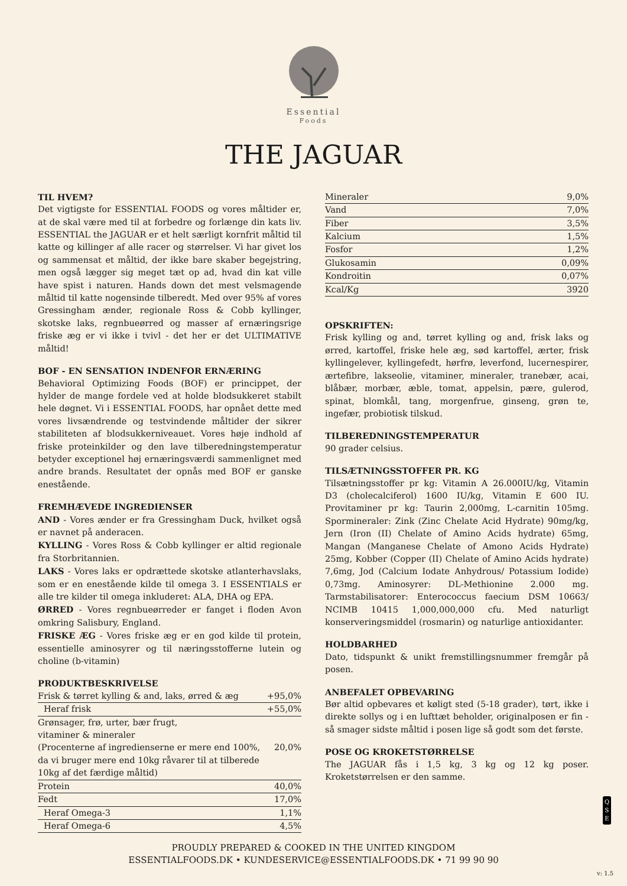Essential
Foods
THE JAGUAR
TIL HVEM?
Det vigtigste for ESSENTIAL FOODS og vores måltider er, at de skal være med til at forbedre og forlænge din kats liv. ESSENTIAL the JAGUAR er et helt særligt kornfrit måltid til katte og killinger af alle racer og størrelser. Vi har givet los og sammensat et måltid, der ikke bare skaber begejstring, men også lægger sig meget tæt op ad, hvad din kat ville have spist i naturen. Hands down det mest velsmagende måltid til katte nogensinde tilberedt. Med over 95% af vores Gressingham ænder, regionale Ross & Cobb kyllinger, skotske laks, regnbueørred og masser af ernæringsrige friske æg er vi ikke i tvivl - det her er det ULTIMATIVE måltid!
BOF - EN SENSATION INDENFOR ERNÆRING
Behavioral Optimizing Foods (BOF) er princippet, der hylder de mange fordele ved at holde blodsukkeret stabilt hele døgnet. Vi i ESSENTIAL FOODS, har opnået dette med vores livsændrende og testvindende måltider der sikrer stabiliteten af blodsukkerniveauet. Vores høje indhold af friske proteinkilder og den lave tilberedningstemperatur betyder exceptionel høj ernæringsværdi sammenlignet med andre brands. Resultatet der opnås med BOF er ganske enestående.
FREMHÆVEDE INGREDIENSER
AND - Vores ænder er fra Gressingham Duck, hvilket også er navnet på anderacen.
KYLLING - Vores Ross & Cobb kyllinger er altid regionale fra Storbritannien.
LAKS - Vores laks er opdrættede skotske atlanterhavslaks, som er en enestående kilde til omega 3. I ESSENTIALS er alle tre kilder til omega inkluderet: ALA, DHA og EPA.
ØRRED - Vores regnbueørreder er fanget i floden Avon omkring Salisbury, England.
FRISKE ÆG - Vores friske æg er en god kilde til protein, essentielle aminosyrer og til næringsstofferne lutein og choline (b-vitamin)
PRODUKTBESKRIVELSE
| Frisk & tørret kylling & and, laks, ørred & æg | +95,0% |
| Heraf frisk | +55,0% |
| Grønsager, frø, urter, bær frugt, vitaminer & mineraler (Procenterne af ingredienserne er mere end 100%, da vi bruger mere end 10kg råvarer til at tilberede 10kg af det færdige måltid) | 20,0% |
| Protein | 40,0% |
| Fedt | 17,0% |
| Heraf Omega-3 | 1,1% |
| Heraf Omega-6 | 4,5% |
| Mineraler | 9,0% |
| Vand | 7,0% |
| Fiber | 3,5% |
| Kalcium | 1,5% |
| Fosfor | 1,2% |
| Glukosamin | 0,09% |
| Kondroitin | 0,07% |
| Kcal/Kg | 3920 |
OPSKRIFTEN:
Frisk kylling og and, tørret kylling og and, frisk laks og ørred, kartoffel, friske hele æg, sød kartoffel, ærter, frisk kyllingelever, kyllingefedt, hørfrø, leverfond, lucernespirer, ærtefibre, lakseolie, vitaminer, mineraler, tranebær, acai, blåbær, morbær, æble, tomat, appelsin, pære, gulerod, spinat, blomkål, tang, morgenfrue, ginseng, grøn te, ingefær, probiotisk tilskud.
TILBEREDNINGSTEMPERATUR
90 grader celsius.
TILSÆTNINGSSTOFFER PR. KG
Tilsætningsstoffer pr kg: Vitamin A 26.000IU/kg, Vitamin D3 (cholecalciferol) 1600 IU/kg, Vitamin E 600 IU. Provitaminer pr kg: Taurin 2,000mg, L-carnitin 105mg. Spormineraler: Zink (Zinc Chelate Acid Hydrate) 90mg/kg, Jern (Iron (II) Chelate of Amino Acids hydrate) 65mg, Mangan (Manganese Chelate of Amono Acids Hydrate) 25mg, Kobber (Copper (II) Chelate of Amino Acids hydrate) 7,6mg, Jod (Calcium Iodate Anhydrous/ Potassium Iodide) 0,73mg. Aminosyrer: DL-Methionine 2.000 mg. Tarmstabilisatorer: Enterococcus faecium DSM 10663/ NCIMB 10415 1,000,000,000 cfu. Med naturligt konserveringsmiddel (rosmarin) og naturlige antioxidanter.
HOLDBARHED
Dato, tidspunkt & unikt fremstillingsnummer fremgår på posen.
ANBEFALET OPBEVARING
Bør altid opbevares et køligt sted (5-18 grader), tørt, ikke i direkte sollys og i en lufttæt beholder, originalposen er fin - så smager sidste måltid i posen lige så godt som det første.
POSE OG KROKETSTØRRELSE
The JAGUAR fås i 1,5 kg, 3 kg og 12 kg poser. Kroketstørrelsen er den samme.
Q
S
E
PROUDLY PREPARED & COOKED IN THE UNITED KINGDOM
ESSENTIALFOODS.DK • KUNDESERVICE@ESSENTIALFOODS.DK • 71 99 90 90
v: 1.5